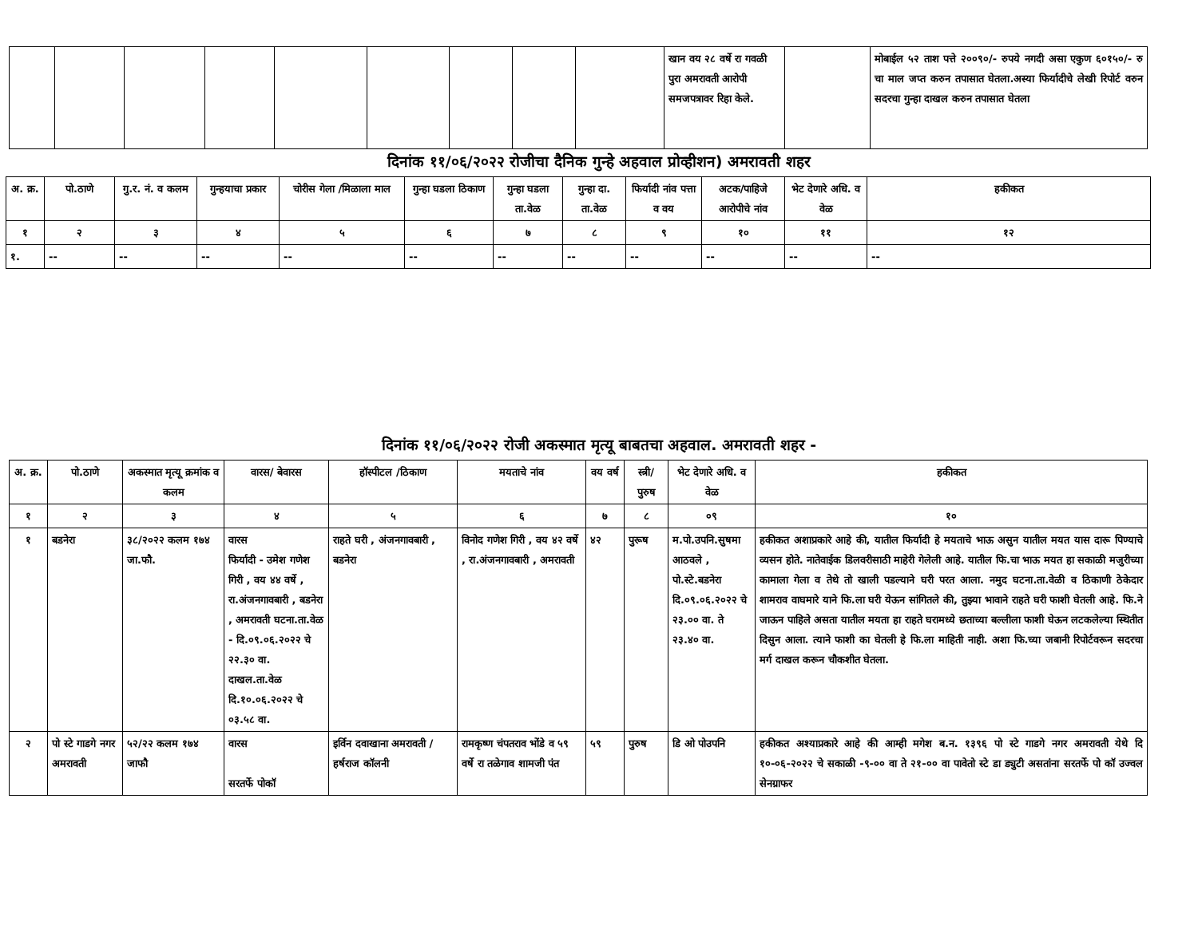| | | | | | | | | | खान वय २८ वर्षे रा गवळी पुरा अमरावती आरोपी समजपत्रावर रिहा केले. | | मोबाईल ५२ ताश पत्ते २००९०/- रुपये नगदी असा एकुण ६०१५०/- रु चा माल जप्त करुन तपासात घेतला.अस्या फिर्यादीचे लेखी रिपोर्ट वरुन सदरचा गुन्हा दाखल करुन तपासात घेतला |
दिनांक ११/०६/२०२२ रोजीचा दैनिक गुन्हे अहवाल प्रोव्हीशन) अमरावती शहर
| अ. क्र. | पो.ठाणे | गु.र. नं. व कलम | गुन्हयाचा प्रकार | चोरीस गेला /मिळाला माल | गुन्हा घडला ठिकाण | गुन्हा घडला ता.वेळ | गुन्हा दा. ता.वेळ | फिर्यादी नांव पत्ता व वय | अटक/पाहिजे आरोपीचे नांव | भेट देणारे अधि. व वेळ | हकीकत |
| --- | --- | --- | --- | --- | --- | --- | --- | --- | --- | --- | --- |
| १ | २ | ३ | ४ | ५ | ६ | ७ | ८ | ९ | १० | ११ | १२ |
| १. | -- | -- | -- | -- | -- | -- | -- | -- | -- | -- | -- |
दिनांक ११/०६/२०२२ रोजी अकस्मात मृत्यू बाबतचा अहवाल. अमरावती शहर -
| अ. क्र. | पो.ठाणे | अकस्मात मृत्यू क्रमांक व कलम | वारस/ बेवारस | हॉस्पीटल /ठिकाण | मयताचे नांव | वय वर्ष | स्त्री/ पुरुष | भेट देणारे अधि. व वेळ | हकीकत |
| --- | --- | --- | --- | --- | --- | --- | --- | --- | --- |
| १ | २ | ३ | ४ | ५ | ६ | ७ | ८ | ०९ | १० |
| १ | बडनेरा | ३८/२०२२ कलम १७४ जा.फौ. | वारस फिर्यादी - उमेश गणेश गिरी , वय ४४ वर्षे , रा.अंजनगावबारी , बडनेरा , अमरावती घटना.ता.वेळ - दि.०९.०६.२०२२ चे २२.३० वा. दाखल.ता.वेळ दि.१०.०६.२०२२ चे ०३.५८ वा. | राहते घरी , अंजनगावबारी , बडनेरा | विनोद गणेश गिरी , वय ४२ वर्षे , रा.अंजनगावबारी , अमरावती | ४२ | पुरूष | म.पो.उपनि.सुषमा आठवले , पो.स्टे.बडनेरा दि.०९.०६.२०२२ चे २३.०० वा. ते २३.४० वा. | हकीकत अशाप्रकारे आहे की, यातील फिर्यादी हे मयताचे भाऊ असुन यातील मयत यास दारू पिण्याचे व्यसन होते. नातेवाईक डिलवरीसाठी माहेरी गेलेली आहे. यातील फि.चा भाऊ मयत हा सकाळी मजुरीच्या कामाला गेला व तेथे तो खाली पडल्याने घरी परत आला. नमुद घटना.ता.वेळी व ठिकाणी ठेकेदार शामराव वाघमारे याने फि.ला घरी येऊन सांगितले की, तुझ्या भावाने राहते घरी फाशी घेतली आहे. फि.ने जाऊन पाहिले असता यातील मयता हा राहते घरामध्ये छताच्या बल्लीला फाशी घेऊन लटकलेल्या स्थितीत दिसुन आला. त्याने फाशी का घेतली हे फि.ला माहिती नाही. अशा फि.च्या जबानी रिपोर्टवरून सदरचा मर्ग दाखल करून चौकशीत घेतला. |
| २ | पो स्टे गाडगे नगर अमरावती | ५२/२२ कलम १७४ जाफौ | वारस सरतर्फे पोकॉ | इर्विन दवाखाना अमरावती / हर्षराज कॉलनी | रामकृष्ण चंपतराव भोंडे व ५९ वर्षे रा तळेगाव शामजी पंत | ५९ | पुरुष | डि ओ पोउपनि | हकीकत अश्याप्रकारे आहे की आम्ही मगेश ब.न. १३९६ पो स्टे गाडगे नगर अमरावती येथे दि १०-०६-२०२२ चे सकाळी -९-०० वा ते २१-०० वा पावेतो स्टे डा ड्युटी असतांना सरतर्फे पो कॉ उज्वल सेनग्राफर |